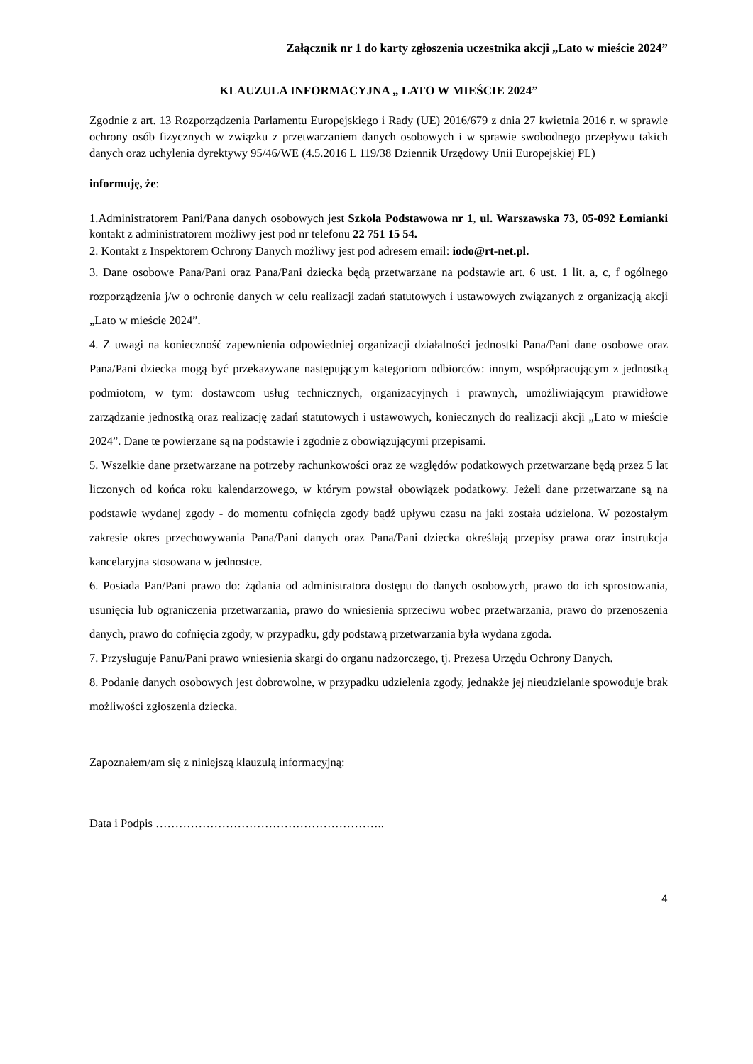Załącznik nr 1 do karty zgłoszenia uczestnika akcji „Lato w mieście 2024”
KLAUZULA INFORMACYJNA „ LATO W MIEŚCIE 2024”
Zgodnie z art. 13 Rozporządzenia Parlamentu Europejskiego i Rady (UE) 2016/679 z dnia 27 kwietnia 2016 r. w sprawie ochrony osób fizycznych w związku z przetwarzaniem danych osobowych i w sprawie swobodnego przepływu takich danych oraz uchylenia dyrektywy 95/46/WE (4.5.2016 L 119/38 Dziennik Urzędowy Unii Europejskiej PL)
informuję, że:
1.Administratorem Pani/Pana danych osobowych jest Szkoła Podstawowa nr 1, ul. Warszawska 73, 05-092 Łomianki kontakt z administratorem możliwy jest pod nr telefonu 22 751 15 54.
2. Kontakt z Inspektorem Ochrony Danych możliwy jest pod adresem email: iodo@rt-net.pl.
3. Dane osobowe Pana/Pani oraz Pana/Pani dziecka będą przetwarzane na podstawie art. 6 ust. 1 lit. a, c, f ogólnego rozporządzenia j/w o ochronie danych w celu realizacji zadań statutowych i ustawowych związanych z organizacją akcji „Lato w mieście 2024”.
4. Z uwagi na konieczność zapewnienia odpowiedniej organizacji działalności jednostki Pana/Pani dane osobowe oraz Pana/Pani dziecka mogą być przekazywane następującym kategoriom odbiorców: innym, współpracującym z jednostką podmiotom, w tym: dostawcom usług technicznych, organizacyjnych i prawnych, umożliwiającym prawidłowe zarządzanie jednostką oraz realizację zadań statutowych i ustawowych, koniecznych do realizacji akcji „Lato w mieście 2024”. Dane te powierzane są na podstawie i zgodnie z obowiązującymi przepisami.
5. Wszelkie dane przetwarzane na potrzeby rachunkowości oraz ze względów podatkowych przetwarzane będą przez 5 lat liczonych od końca roku kalendarzowego, w którym powstał obowiązek podatkowy. Jeżeli dane przetwarzane są na podstawie wydanej zgody - do momentu cofnięcia zgody bądź upływu czasu na jaki została udzielona. W pozostałym zakresie okres przechowywania Pana/Pani danych oraz Pana/Pani dziecka określają przepisy prawa oraz instrukcja kancelaryjna stosowana w jednostce.
6. Posiada Pan/Pani prawo do: żądania od administratora dostępu do danych osobowych, prawo do ich sprostowania, usunięcia lub ograniczenia przetwarzania, prawo do wniesienia sprzeciwu wobec przetwarzania, prawo do przenoszenia danych, prawo do cofnięcia zgody, w przypadku, gdy podstawą przetwarzania była wydana zgoda.
7. Przysługuje Panu/Pani prawo wniesienia skargi do organu nadzorczego, tj. Prezesa Urzędu Ochrony Danych.
8. Podanie danych osobowych jest dobrowolne, w przypadku udzielenia zgody, jednakże jej nieudzielanie spowoduje brak możliwości zgłoszenia dziecka.
Zapoznałem/am się z niniejszą klauzulą informacyjną:
Data i Podpis …………………………………………………..
4